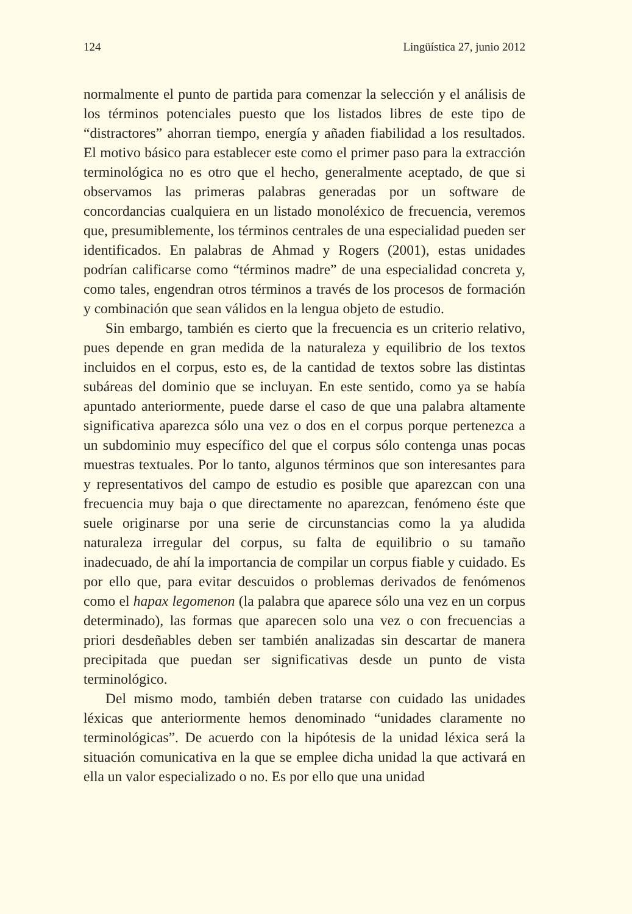124 Lingüística 27, junio 2012
normalmente el punto de partida para comenzar la selección y el análisis de los términos potenciales puesto que los listados libres de este tipo de “distractores” ahorran tiempo, energía y añaden fiabilidad a los resultados. El motivo básico para establecer este como el primer paso para la extracción terminológica no es otro que el hecho, generalmente aceptado, de que si observamos las primeras palabras generadas por un software de concordancias cualquiera en un listado monoléxico de frecuencia, veremos que, presumiblemente, los términos centrales de una especialidad pueden ser identificados. En palabras de Ahmad y Rogers (2001), estas unidades podrían calificarse como “términos madre” de una especialidad concreta y, como tales, engendran otros términos a través de los procesos de formación y combinación que sean válidos en la lengua objeto de estudio.
Sin embargo, también es cierto que la frecuencia es un criterio relativo, pues depende en gran medida de la naturaleza y equilibrio de los textos incluidos en el corpus, esto es, de la cantidad de textos sobre las distintas subáreas del dominio que se incluyan. En este sentido, como ya se había apuntado anteriormente, puede darse el caso de que una palabra altamente significativa aparezca sólo una vez o dos en el corpus porque pertenezca a un subdominio muy específico del que el corpus sólo contenga unas pocas muestras textuales. Por lo tanto, algunos términos que son interesantes para y representativos del campo de estudio es posible que aparezcan con una frecuencia muy baja o que directamente no aparezcan, fenómeno éste que suele originarse por una serie de circunstancias como la ya aludida naturaleza irregular del corpus, su falta de equilibrio o su tamaño inadecuado, de ahí la importancia de compilar un corpus fiable y cuidado. Es por ello que, para evitar descuidos o problemas derivados de fenómenos como el hapax legomenon (la palabra que aparece sólo una vez en un corpus determinado), las formas que aparecen solo una vez o con frecuencias a priori desdeñables deben ser también analizadas sin descartar de manera precipitada que puedan ser significativas desde un punto de vista terminológico.
Del mismo modo, también deben tratarse con cuidado las unidades léxicas que anteriormente hemos denominado “unidades claramente no terminológicas”. De acuerdo con la hipótesis de la unidad léxica será la situación comunicativa en la que se emplee dicha unidad la que activará en ella un valor especializado o no. Es por ello que una unidad